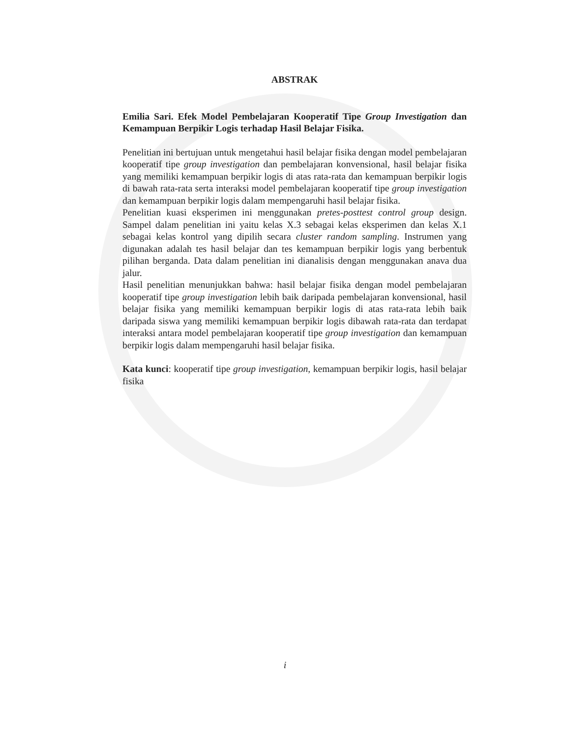ABSTRAK
Emilia Sari. Efek Model Pembelajaran Kooperatif Tipe Group Investigation dan Kemampuan Berpikir Logis terhadap Hasil Belajar Fisika.
Penelitian ini bertujuan untuk mengetahui hasil belajar fisika dengan model pembelajaran kooperatif tipe group investigation dan pembelajaran konvensional, hasil belajar fisika yang memiliki kemampuan berpikir logis di atas rata-rata dan kemampuan berpikir logis di bawah rata-rata serta interaksi model pembelajaran kooperatif tipe group investigation dan kemampuan berpikir logis dalam mempengaruhi hasil belajar fisika.
Penelitian kuasi eksperimen ini menggunakan pretes-posttest control group design. Sampel dalam penelitian ini yaitu kelas X.3 sebagai kelas eksperimen dan kelas X.1 sebagai kelas kontrol yang dipilih secara cluster random sampling. Instrumen yang digunakan adalah tes hasil belajar dan tes kemampuan berpikir logis yang berbentuk pilihan berganda. Data dalam penelitian ini dianalisis dengan menggunakan anava dua jalur.
Hasil penelitian menunjukkan bahwa: hasil belajar fisika dengan model pembelajaran kooperatif tipe group investigation lebih baik daripada pembelajaran konvensional, hasil belajar fisika yang memiliki kemampuan berpikir logis di atas rata-rata lebih baik daripada siswa yang memiliki kemampuan berpikir logis dibawah rata-rata dan terdapat interaksi antara model pembelajaran kooperatif tipe group investigation dan kemampuan berpikir logis dalam mempengaruhi hasil belajar fisika.
Kata kunci: kooperatif tipe group investigation, kemampuan berpikir logis, hasil belajar fisika
i